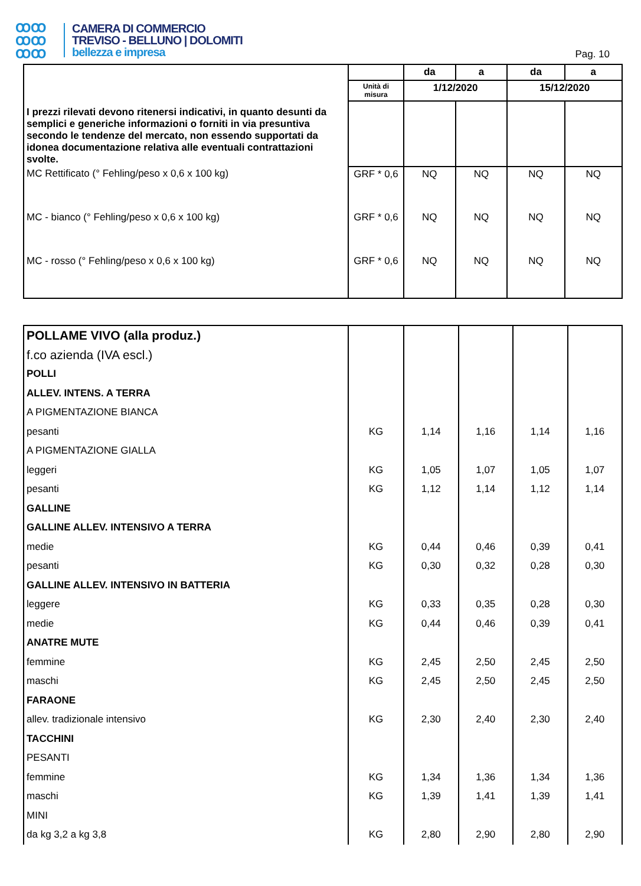ꝏꝏ
ꝏꝏ
ꝏꝏ
CAMERA DI COMMERCIO
TREVISO - BELLUNO | DOLOMITI
bellezza e impresa
Pag. 10
| I prezzi rilevati devono ritenersi indicativi, in quanto desunti da semplici e generiche informazioni o forniti in via presuntiva secondo le tendenze del mercato, non essendo supportati da idonea documentazione relativa alle eventuali contrattazioni svolte. | | da | a | da | a |
| | Unità di misura | 1/12/2020 | | 15/12/2020 | |
| MC Rettificato (° Fehling/peso x 0,6 x 100 kg) | GRF * 0,6 | NQ | NQ | NQ | NQ |
| MC - bianco (° Fehling/peso x 0,6 x 100 kg) | GRF * 0,6 | NQ | NQ | NQ | NQ |
| MC - rosso (° Fehling/peso x 0,6 x 100 kg) | GRF * 0,6 | NQ | NQ | NQ | NQ |
| POLLAME VIVO (alla produz.) | | | | | |
| f.co azienda (IVA escl.) | | | | | |
| POLLI | | | | | |
| ALLEV. INTENS. A TERRA | | | | | |
| A PIGMENTAZIONE BIANCA | | | | | |
| pesanti | KG | 1,14 | 1,16 | 1,14 | 1,16 |
| A PIGMENTAZIONE GIALLA | | | | | |
| leggeri | KG | 1,05 | 1,07 | 1,05 | 1,07 |
| pesanti | KG | 1,12 | 1,14 | 1,12 | 1,14 |
| GALLINE | | | | | |
| GALLINE ALLEV. INTENSIVO A TERRA | | | | | |
| medie | KG | 0,44 | 0,46 | 0,39 | 0,41 |
| pesanti | KG | 0,30 | 0,32 | 0,28 | 0,30 |
| GALLINE ALLEV. INTENSIVO IN BATTERIA | | | | | |
| leggere | KG | 0,33 | 0,35 | 0,28 | 0,30 |
| medie | KG | 0,44 | 0,46 | 0,39 | 0,41 |
| ANATRE MUTE | | | | | |
| femmine | KG | 2,45 | 2,50 | 2,45 | 2,50 |
| maschi | KG | 2,45 | 2,50 | 2,45 | 2,50 |
| FARAONE | | | | | |
| allev. tradizionale intensivo | KG | 2,30 | 2,40 | 2,30 | 2,40 |
| TACCHINI | | | | | |
| PESANTI | | | | | |
| femmine | KG | 1,34 | 1,36 | 1,34 | 1,36 |
| maschi | KG | 1,39 | 1,41 | 1,39 | 1,41 |
| MINI | | | | | |
| da kg 3,2 a kg 3,8 | KG | 2,80 | 2,90 | 2,80 | 2,90 |